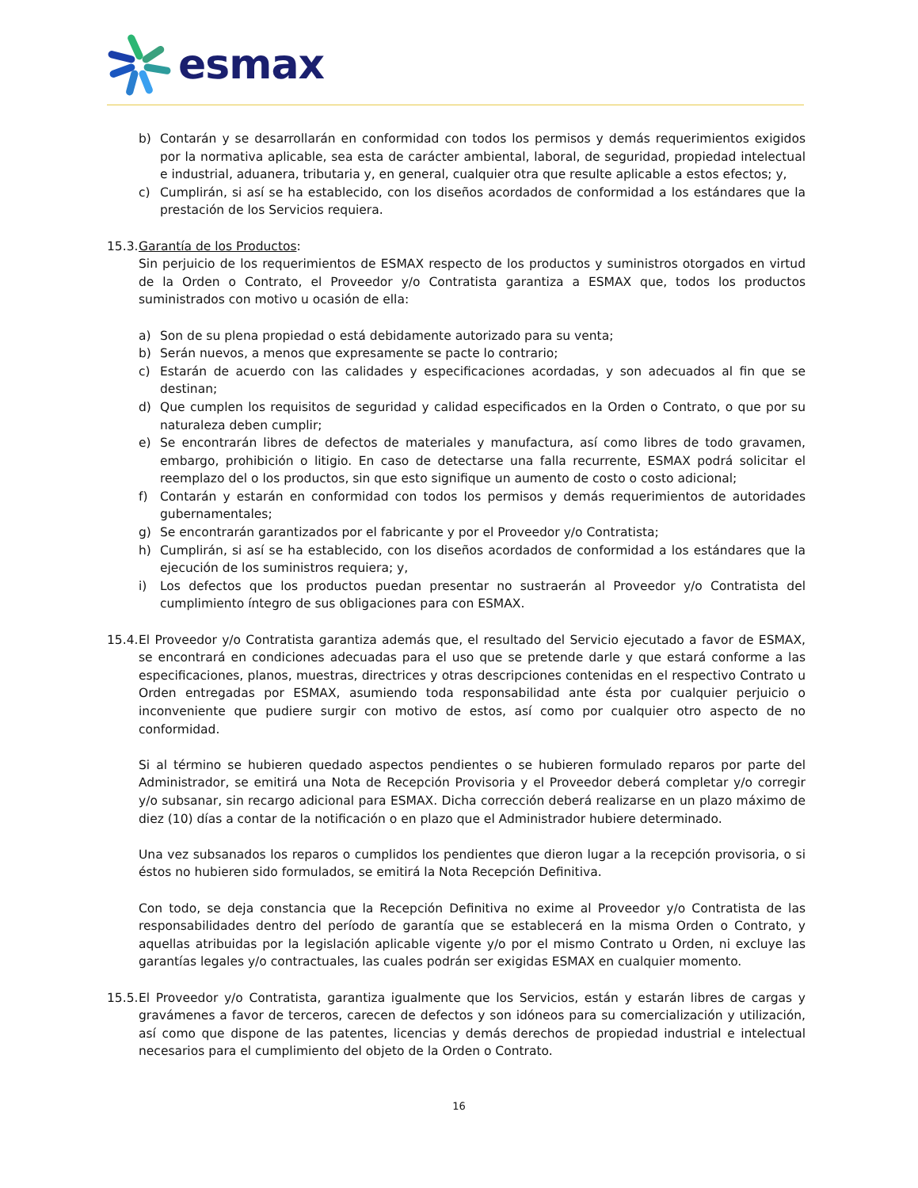esmax
b) Contarán y se desarrollarán en conformidad con todos los permisos y demás requerimientos exigidos por la normativa aplicable, sea esta de carácter ambiental, laboral, de seguridad, propiedad intelectual e industrial, aduanera, tributaria y, en general, cualquier otra que resulte aplicable a estos efectos; y,
c) Cumplirán, si así se ha establecido, con los diseños acordados de conformidad a los estándares que la prestación de los Servicios requiera.
15.3.
Garantía de los Productos:
Sin perjuicio de los requerimientos de ESMAX respecto de los productos y suministros otorgados en virtud de la Orden o Contrato, el Proveedor y/o Contratista garantiza a ESMAX que, todos los productos suministrados con motivo u ocasión de ella:
a) Son de su plena propiedad o está debidamente autorizado para su venta;
b) Serán nuevos, a menos que expresamente se pacte lo contrario;
c) Estarán de acuerdo con las calidades y especificaciones acordadas, y son adecuados al fin que se destinan;
d) Que cumplen los requisitos de seguridad y calidad especificados en la Orden o Contrato, o que por su naturaleza deben cumplir;
e) Se encontrarán libres de defectos de materiales y manufactura, así como libres de todo gravamen, embargo, prohibición o litigio. En caso de detectarse una falla recurrente, ESMAX podrá solicitar el reemplazo del o los productos, sin que esto signifique un aumento de costo o costo adicional;
f) Contarán y estarán en conformidad con todos los permisos y demás requerimientos de autoridades gubernamentales;
g) Se encontrarán garantizados por el fabricante y por el Proveedor y/o Contratista;
h) Cumplirán, si así se ha establecido, con los diseños acordados de conformidad a los estándares que la ejecución de los suministros requiera; y,
i) Los defectos que los productos puedan presentar no sustraerán al Proveedor y/o Contratista del cumplimiento íntegro de sus obligaciones para con ESMAX.
15.4.
El Proveedor y/o Contratista garantiza además que, el resultado del Servicio ejecutado a favor de ESMAX, se encontrará en condiciones adecuadas para el uso que se pretende darle y que estará conforme a las especificaciones, planos, muestras, directrices y otras descripciones contenidas en el respectivo Contrato u Orden entregadas por ESMAX, asumiendo toda responsabilidad ante ésta por cualquier perjuicio o inconveniente que pudiere surgir con motivo de estos, así como por cualquier otro aspecto de no conformidad.
Si al término se hubieren quedado aspectos pendientes o se hubieren formulado reparos por parte del Administrador, se emitirá una Nota de Recepción Provisoria y el Proveedor deberá completar y/o corregir y/o subsanar, sin recargo adicional para ESMAX. Dicha corrección deberá realizarse en un plazo máximo de diez (10) días a contar de la notificación o en plazo que el Administrador hubiere determinado.
Una vez subsanados los reparos o cumplidos los pendientes que dieron lugar a la recepción provisoria, o si éstos no hubieren sido formulados, se emitirá la Nota Recepción Definitiva.
Con todo, se deja constancia que la Recepción Definitiva no exime al Proveedor y/o Contratista de las responsabilidades dentro del período de garantía que se establecerá en la misma Orden o Contrato, y aquellas atribuidas por la legislación aplicable vigente y/o por el mismo Contrato u Orden, ni excluye las garantías legales y/o contractuales, las cuales podrán ser exigidas ESMAX en cualquier momento.
15.5.
El Proveedor y/o Contratista, garantiza igualmente que los Servicios, están y estarán libres de cargas y gravámenes a favor de terceros, carecen de defectos y son idóneos para su comercialización y utilización, así como que dispone de las patentes, licencias y demás derechos de propiedad industrial e intelectual necesarios para el cumplimiento del objeto de la Orden o Contrato.
16